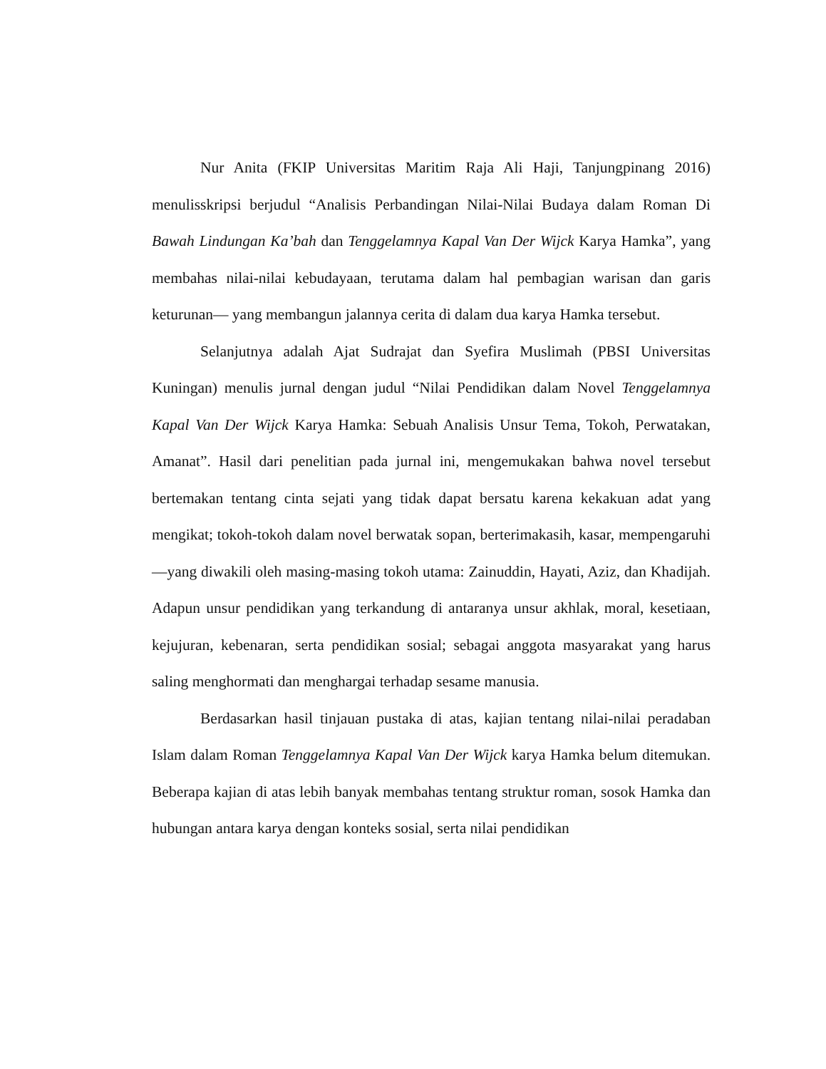Nur Anita (FKIP Universitas Maritim Raja Ali Haji, Tanjungpinang 2016) menulisskripsi berjudul “Analisis Perbandingan Nilai-Nilai Budaya dalam Roman Di Bawah Lindungan Ka’bah dan Tenggelamnya Kapal Van Der Wijck Karya Hamka”, yang membahas nilai-nilai kebudayaan, terutama dalam hal pembagian warisan dan garis keturunan— yang membangun jalannya cerita di dalam dua karya Hamka tersebut.
Selanjutnya adalah Ajat Sudrajat dan Syefira Muslimah (PBSI Universitas Kuningan) menulis jurnal dengan judul “Nilai Pendidikan dalam Novel Tenggelamnya Kapal Van Der Wijck Karya Hamka: Sebuah Analisis Unsur Tema, Tokoh, Perwatakan, Amanat”. Hasil dari penelitian pada jurnal ini, mengemukakan bahwa novel tersebut bertemakan tentang cinta sejati yang tidak dapat bersatu karena kekakuan adat yang mengikat; tokoh-tokoh dalam novel berwatak sopan, berterimakasih, kasar, mempengaruhi—yang diwakili oleh masing-masing tokoh utama: Zainuddin, Hayati, Aziz, dan Khadijah. Adapun unsur pendidikan yang terkandung di antaranya unsur akhlak, moral, kesetiaan, kejujuran, kebenaran, serta pendidikan sosial; sebagai anggota masyarakat yang harus saling menghormati dan menghargai terhadap sesame manusia.
Berdasarkan hasil tinjauan pustaka di atas, kajian tentang nilai-nilai peradaban Islam dalam Roman Tenggelamnya Kapal Van Der Wijck karya Hamka belum ditemukan. Beberapa kajian di atas lebih banyak membahas tentang struktur roman, sosok Hamka dan hubungan antara karya dengan konteks sosial, serta nilai pendidikan